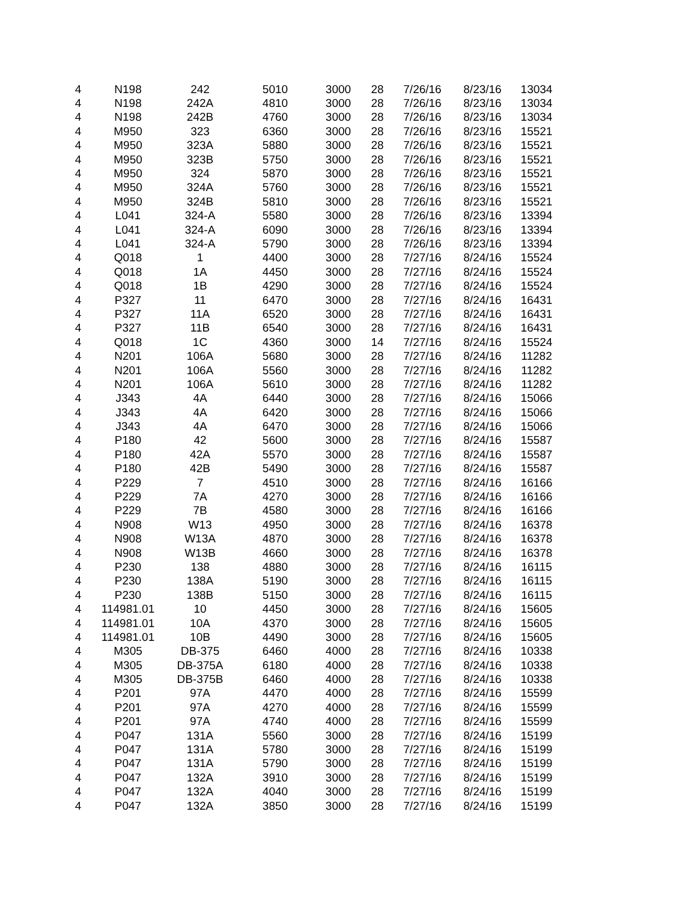| 4 | N198 | 242 | 5010 | 3000 | 28 | 7/26/16 | 8/23/16 | 13034 |
| 4 | N198 | 242A | 4810 | 3000 | 28 | 7/26/16 | 8/23/16 | 13034 |
| 4 | N198 | 242B | 4760 | 3000 | 28 | 7/26/16 | 8/23/16 | 13034 |
| 4 | M950 | 323 | 6360 | 3000 | 28 | 7/26/16 | 8/23/16 | 15521 |
| 4 | M950 | 323A | 5880 | 3000 | 28 | 7/26/16 | 8/23/16 | 15521 |
| 4 | M950 | 323B | 5750 | 3000 | 28 | 7/26/16 | 8/23/16 | 15521 |
| 4 | M950 | 324 | 5870 | 3000 | 28 | 7/26/16 | 8/23/16 | 15521 |
| 4 | M950 | 324A | 5760 | 3000 | 28 | 7/26/16 | 8/23/16 | 15521 |
| 4 | M950 | 324B | 5810 | 3000 | 28 | 7/26/16 | 8/23/16 | 15521 |
| 4 | L041 | 324-A | 5580 | 3000 | 28 | 7/26/16 | 8/23/16 | 13394 |
| 4 | L041 | 324-A | 6090 | 3000 | 28 | 7/26/16 | 8/23/16 | 13394 |
| 4 | L041 | 324-A | 5790 | 3000 | 28 | 7/26/16 | 8/23/16 | 13394 |
| 4 | Q018 | 1 | 4400 | 3000 | 28 | 7/27/16 | 8/24/16 | 15524 |
| 4 | Q018 | 1A | 4450 | 3000 | 28 | 7/27/16 | 8/24/16 | 15524 |
| 4 | Q018 | 1B | 4290 | 3000 | 28 | 7/27/16 | 8/24/16 | 15524 |
| 4 | P327 | 11 | 6470 | 3000 | 28 | 7/27/16 | 8/24/16 | 16431 |
| 4 | P327 | 11A | 6520 | 3000 | 28 | 7/27/16 | 8/24/16 | 16431 |
| 4 | P327 | 11B | 6540 | 3000 | 28 | 7/27/16 | 8/24/16 | 16431 |
| 4 | Q018 | 1C | 4360 | 3000 | 14 | 7/27/16 | 8/24/16 | 15524 |
| 4 | N201 | 106A | 5680 | 3000 | 28 | 7/27/16 | 8/24/16 | 11282 |
| 4 | N201 | 106A | 5560 | 3000 | 28 | 7/27/16 | 8/24/16 | 11282 |
| 4 | N201 | 106A | 5610 | 3000 | 28 | 7/27/16 | 8/24/16 | 11282 |
| 4 | J343 | 4A | 6440 | 3000 | 28 | 7/27/16 | 8/24/16 | 15066 |
| 4 | J343 | 4A | 6420 | 3000 | 28 | 7/27/16 | 8/24/16 | 15066 |
| 4 | J343 | 4A | 6470 | 3000 | 28 | 7/27/16 | 8/24/16 | 15066 |
| 4 | P180 | 42 | 5600 | 3000 | 28 | 7/27/16 | 8/24/16 | 15587 |
| 4 | P180 | 42A | 5570 | 3000 | 28 | 7/27/16 | 8/24/16 | 15587 |
| 4 | P180 | 42B | 5490 | 3000 | 28 | 7/27/16 | 8/24/16 | 15587 |
| 4 | P229 | 7 | 4510 | 3000 | 28 | 7/27/16 | 8/24/16 | 16166 |
| 4 | P229 | 7A | 4270 | 3000 | 28 | 7/27/16 | 8/24/16 | 16166 |
| 4 | P229 | 7B | 4580 | 3000 | 28 | 7/27/16 | 8/24/16 | 16166 |
| 4 | N908 | W13 | 4950 | 3000 | 28 | 7/27/16 | 8/24/16 | 16378 |
| 4 | N908 | W13A | 4870 | 3000 | 28 | 7/27/16 | 8/24/16 | 16378 |
| 4 | N908 | W13B | 4660 | 3000 | 28 | 7/27/16 | 8/24/16 | 16378 |
| 4 | P230 | 138 | 4880 | 3000 | 28 | 7/27/16 | 8/24/16 | 16115 |
| 4 | P230 | 138A | 5190 | 3000 | 28 | 7/27/16 | 8/24/16 | 16115 |
| 4 | P230 | 138B | 5150 | 3000 | 28 | 7/27/16 | 8/24/16 | 16115 |
| 4 | 114981.01 | 10 | 4450 | 3000 | 28 | 7/27/16 | 8/24/16 | 15605 |
| 4 | 114981.01 | 10A | 4370 | 3000 | 28 | 7/27/16 | 8/24/16 | 15605 |
| 4 | 114981.01 | 10B | 4490 | 3000 | 28 | 7/27/16 | 8/24/16 | 15605 |
| 4 | M305 | DB-375 | 6460 | 4000 | 28 | 7/27/16 | 8/24/16 | 10338 |
| 4 | M305 | DB-375A | 6180 | 4000 | 28 | 7/27/16 | 8/24/16 | 10338 |
| 4 | M305 | DB-375B | 6460 | 4000 | 28 | 7/27/16 | 8/24/16 | 10338 |
| 4 | P201 | 97A | 4470 | 4000 | 28 | 7/27/16 | 8/24/16 | 15599 |
| 4 | P201 | 97A | 4270 | 4000 | 28 | 7/27/16 | 8/24/16 | 15599 |
| 4 | P201 | 97A | 4740 | 4000 | 28 | 7/27/16 | 8/24/16 | 15599 |
| 4 | P047 | 131A | 5560 | 3000 | 28 | 7/27/16 | 8/24/16 | 15199 |
| 4 | P047 | 131A | 5780 | 3000 | 28 | 7/27/16 | 8/24/16 | 15199 |
| 4 | P047 | 131A | 5790 | 3000 | 28 | 7/27/16 | 8/24/16 | 15199 |
| 4 | P047 | 132A | 3910 | 3000 | 28 | 7/27/16 | 8/24/16 | 15199 |
| 4 | P047 | 132A | 4040 | 3000 | 28 | 7/27/16 | 8/24/16 | 15199 |
| 4 | P047 | 132A | 3850 | 3000 | 28 | 7/27/16 | 8/24/16 | 15199 |